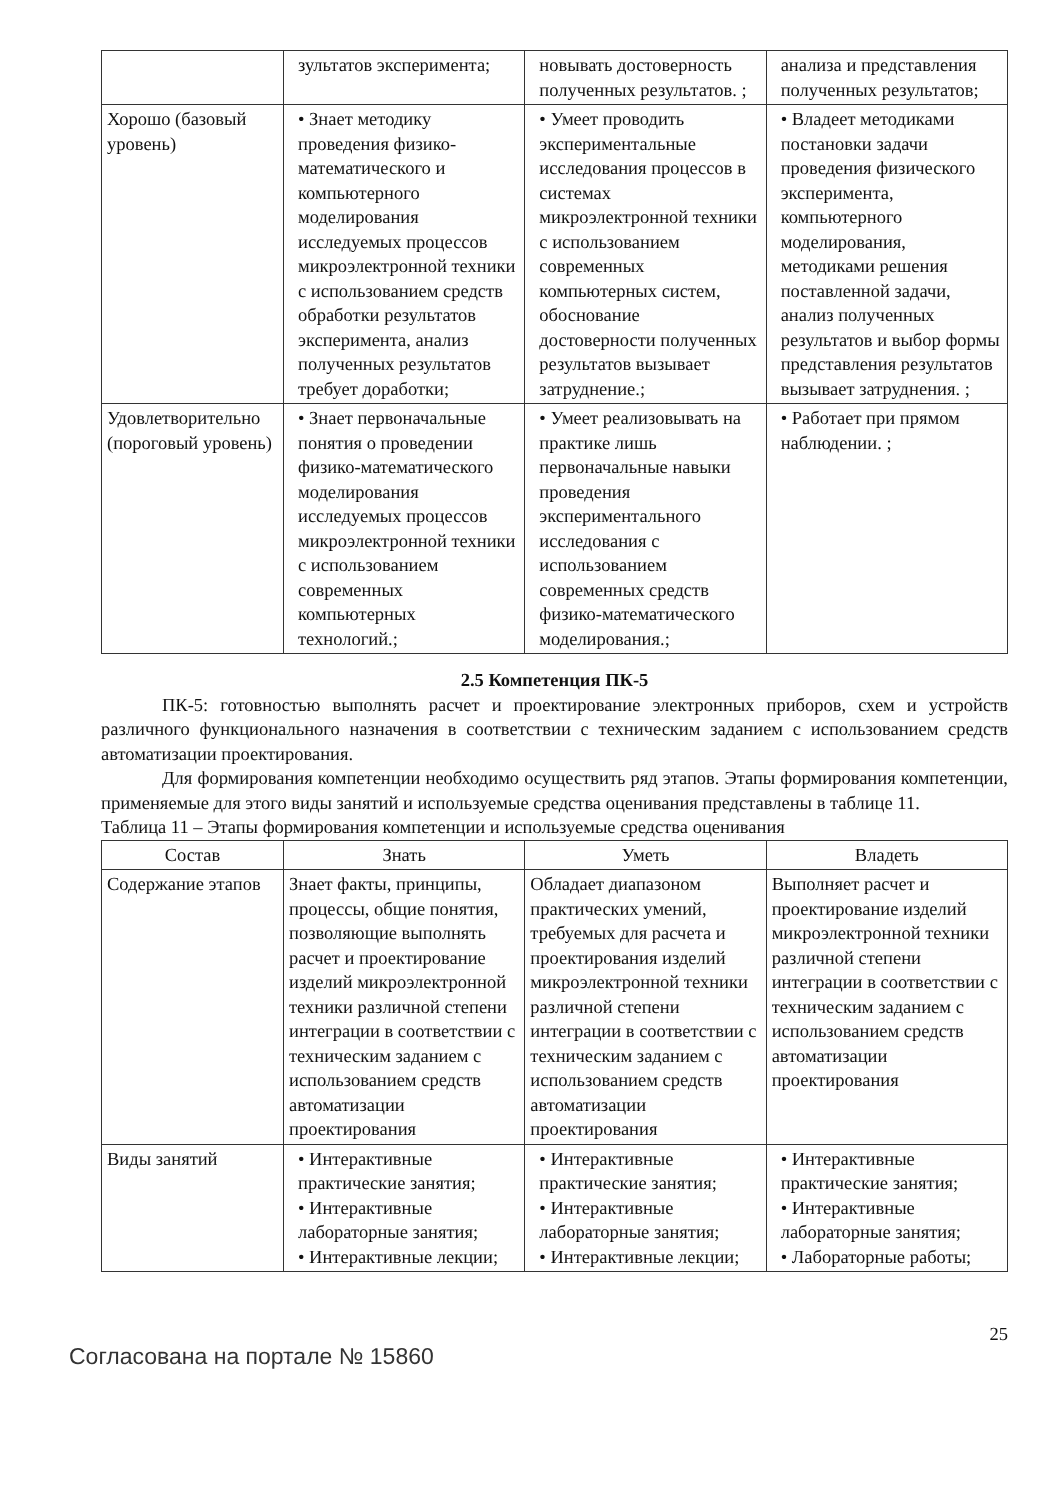| | зультатов эксперимента; | новывать достоверность полученных результатов. ; | анализа и представления полученных результатов; |
| Хорошо (базовый уровень) | • Знает методику проведения физико-математического и компьютерного моделирования исследуемых процессов микроэлектронной техники с использованием средств обработки результатов эксперимента, анализ полученных результатов требует доработки; | • Умеет проводить экспериментальные исследования процессов в системах микроэлектронной техники с использованием современных компьютерных систем, обоснование достоверности полученных результатов вызывает затруднение.; | • Владеет методиками постановки задачи проведения физического эксперимента, компьютерного моделирования, методиками решения поставленной задачи, анализ полученных результатов и выбор формы представления результатов вызывает затруднения. ; |
| Удовлетворительно (пороговый уровень) | • Знает первоначальные понятия о проведении физико-математического моделирования исследуемых процессов микроэлектронной техники с использованием современных компьютерных технологий.; | • Умеет реализовывать на практике лишь первоначальные навыки проведения экспериментального исследования с использованием современных средств физико-математического моделирования.; | • Работает при прямом наблюдении. ; |
2.5 Компетенция ПК-5
ПК-5: готовностью выполнять расчет и проектирование электронных приборов, схем и устройств различного функционального назначения в соответствии с техническим заданием с использованием средств автоматизации проектирования.
Для формирования компетенции необходимо осуществить ряд этапов. Этапы формирования компетенции, применяемые для этого виды занятий и используемые средства оценивания представлены в таблице 11.
Таблица 11 – Этапы формирования компетенции и используемые средства оценивания
| Состав | Знать | Уметь | Владеть |
| --- | --- | --- | --- |
| Содержание этапов | Знает факты, принципы, процессы, общие понятия, позволяющие выполнять расчет и проектирование изделий микроэлектронной техники различной степени интеграции в соответствии с техническим заданием с использованием средств автоматизации проектирования | Обладает диапазоном практических умений, требуемых для расчета и проектирования изделий микроэлектронной техники различной степени интеграции в соответствии с техническим заданием с использованием средств автоматизации проектирования | Выполняет расчет и проектирование изделий микроэлектронной техники различной степени интеграции в соответствии с техническим заданием с использованием средств автоматизации проектирования |
| Виды занятий | • Интерактивные практические занятия; • Интерактивные лабораторные занятия; • Интерактивные лекции; | • Интерактивные практические занятия; • Интерактивные лабораторные занятия; • Интерактивные лекции; | • Интерактивные практические занятия; • Интерактивные лабораторные занятия; • Лабораторные работы; |
Согласована на портале № 15860 25